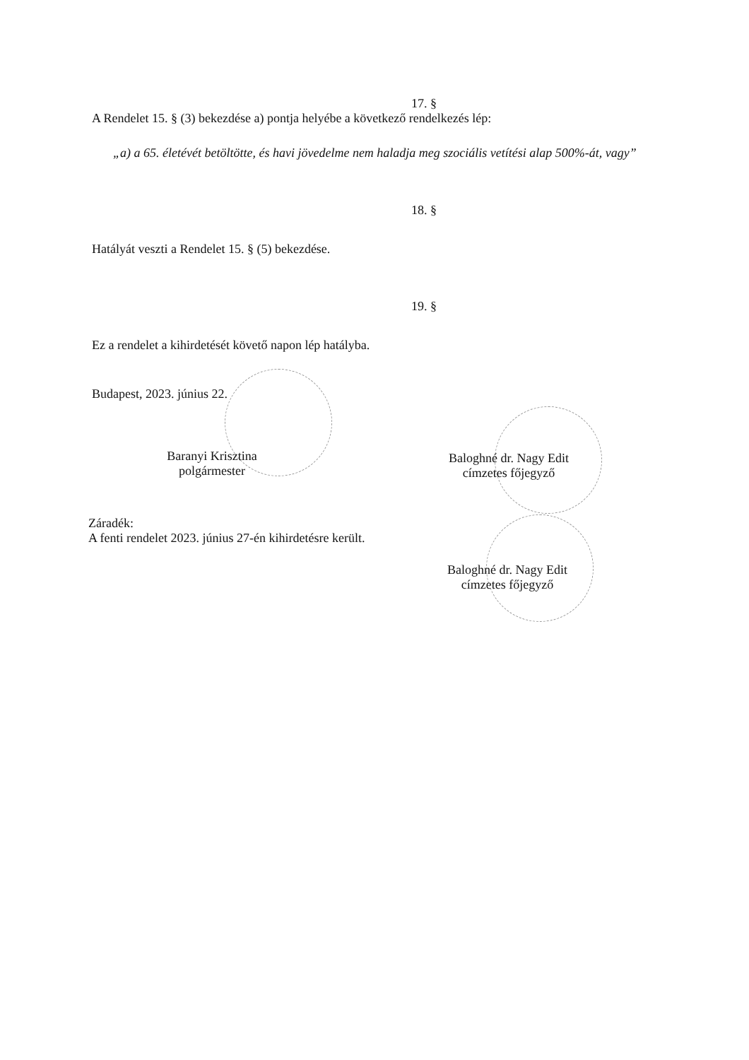17. §
A Rendelet 15. § (3) bekezdése a) pontja helyébe a következő rendelkezés lép:
„a) a 65. életévét betöltötte, és havi jövedelme nem haladja meg szociális vetítési alap 500%-át, vagy”
18. §
Hatályát veszti a Rendelet 15. § (5) bekezdése.
19. §
Ez a rendelet a kihirdetését követő napon lép hatályba.
Budapest, 2023. június 22.
Baranyi Krisztina
polgármester
Baloghné dr. Nagy Edit
címzetes főjegyző
Záradék:
A fenti rendelet 2023. június 27-én kihirdetésre került.
Baloghné dr. Nagy Edit
címzetes főjegyző